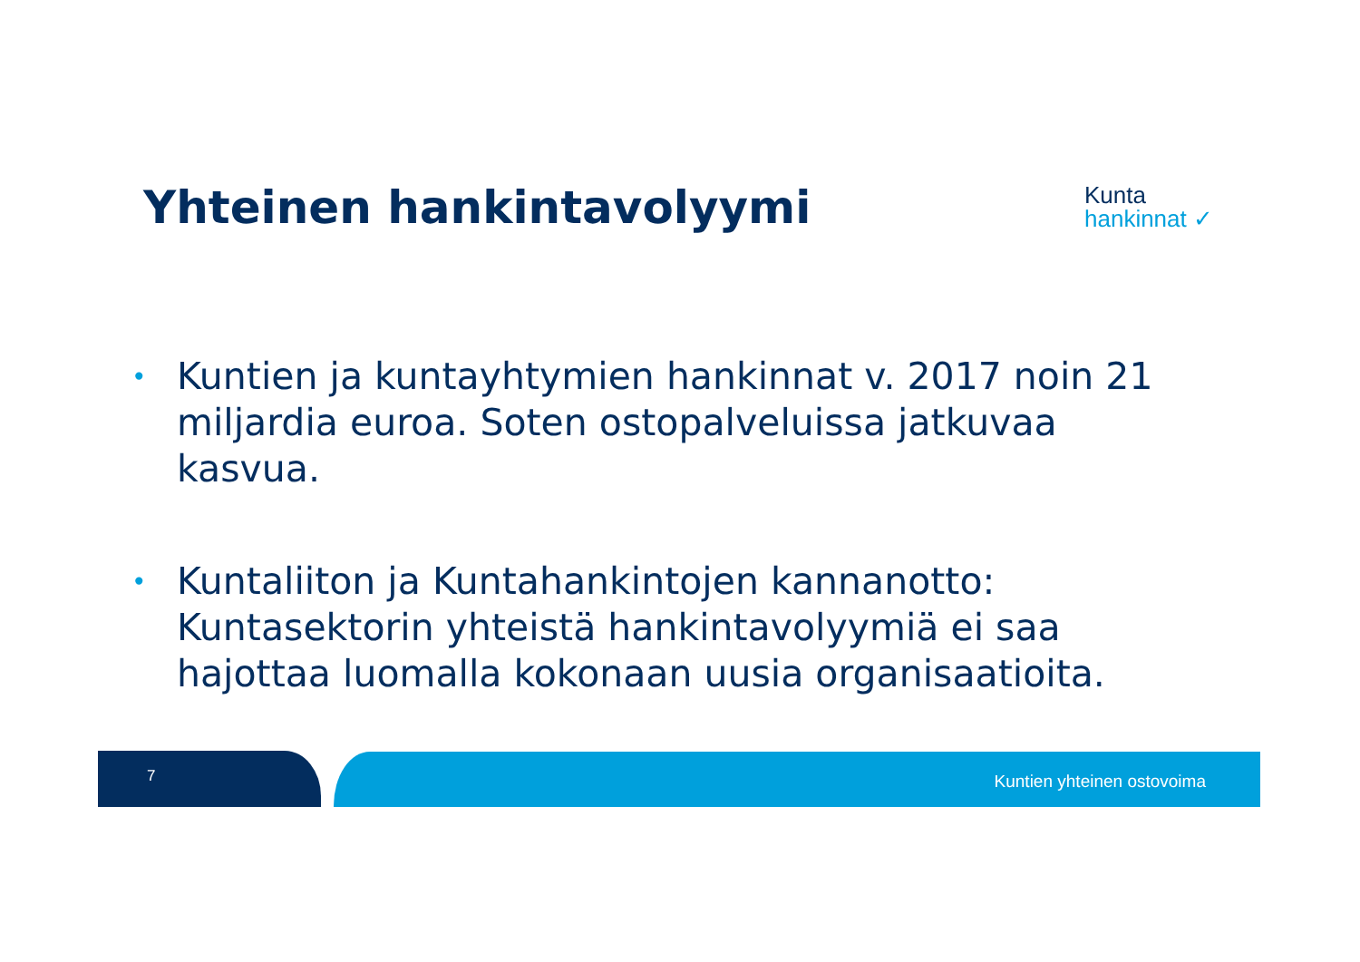Yhteinen hankintavolyymi
Kunta
hankinnat ✓
• Kuntien ja kuntayhtymien hankinnat v. 2017 noin 21 miljardia euroa. Soten ostopalveluissa jatkuvaa kasvua.
• Kuntaliiton ja Kuntahankintojen kannanotto: Kuntasektorin yhteistä hankintavolyymiä ei saa hajottaa luomalla kokonaan uusia organisaatioita.
7 Kuntien yhteinen ostovoima